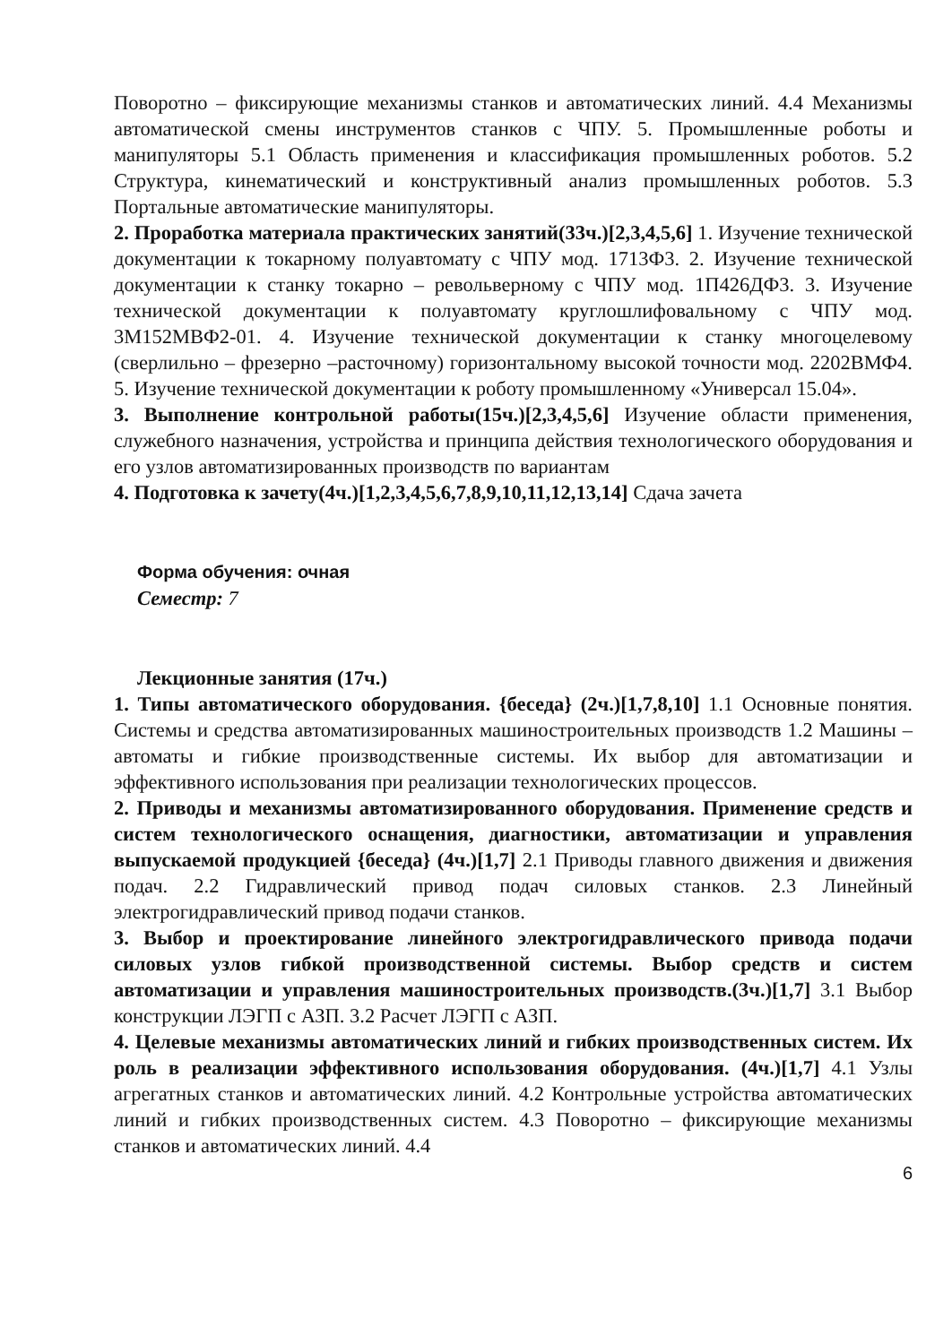Поворотно – фиксирующие механизмы станков и автоматических линий. 4.4 Механизмы автоматической смены инструментов станков с ЧПУ. 5. Промышленные роботы и манипуляторы 5.1 Область применения и классификация промышленных роботов. 5.2 Структура, кинематический и конструктивный анализ промышленных роботов. 5.3 Портальные автоматические манипуляторы.
2. Проработка материала практических занятий(33ч.)[2,3,4,5,6] 1. Изучение технической документации к токарному полуавтомату с ЧПУ мод. 1713Ф3. 2. Изучение технической документации к станку токарно – револьверному с ЧПУ мод. 1П426ДФ3. 3. Изучение технической документации к полуавтомату круглошлифовальному с ЧПУ мод. 3М152МВФ2-01. 4. Изучение технической документации к станку многоцелевому (сверлильно – фрезерно –расточному) горизонтальному высокой точности мод. 2202ВМФ4. 5. Изучение технической документации к роботу промышленному «Универсал 15.04».
3. Выполнение контрольной работы(15ч.)[2,3,4,5,6] Изучение области применения, служебного назначения, устройства и принципа действия технологического оборудования и его узлов автоматизированных производств по вариантам
4. Подготовка к зачету(4ч.)[1,2,3,4,5,6,7,8,9,10,11,12,13,14] Сдача зачета
Форма обучения: очная
Семестр: 7
Лекционные занятия (17ч.)
1. Типы автоматического оборудования. {беседа} (2ч.)[1,7,8,10] 1.1 Основные понятия. Системы и средства автоматизированных машиностроительных производств 1.2 Машины – автоматы и гибкие производственные системы. Их выбор для автоматизации и эффективного использования при реализации технологических процессов.
2. Приводы и механизмы автоматизированного оборудования. Применение средств и систем технологического оснащения, диагностики, автоматизации и управления выпускаемой продукцией {беседа} (4ч.)[1,7] 2.1 Приводы главного движения и движения подач. 2.2 Гидравлический привод подач силовых станков. 2.3 Линейный электрогидравлический привод подачи станков.
3. Выбор и проектирование линейного электрогидравлического привода подачи силовых узлов гибкой производственной системы. Выбор средств и систем автоматизации и управления машиностроительных производств.(3ч.)[1,7] 3.1 Выбор конструкции ЛЭГП с АЗП. 3.2 Расчет ЛЭГП с АЗП.
4. Целевые механизмы автоматических линий и гибких производственных систем. Их роль в реализации эффективного использования оборудования. (4ч.)[1,7] 4.1 Узлы агрегатных станков и автоматических линий. 4.2 Контрольные устройства автоматических линий и гибких производственных систем. 4.3 Поворотно – фиксирующие механизмы станков и автоматических линий. 4.4
6